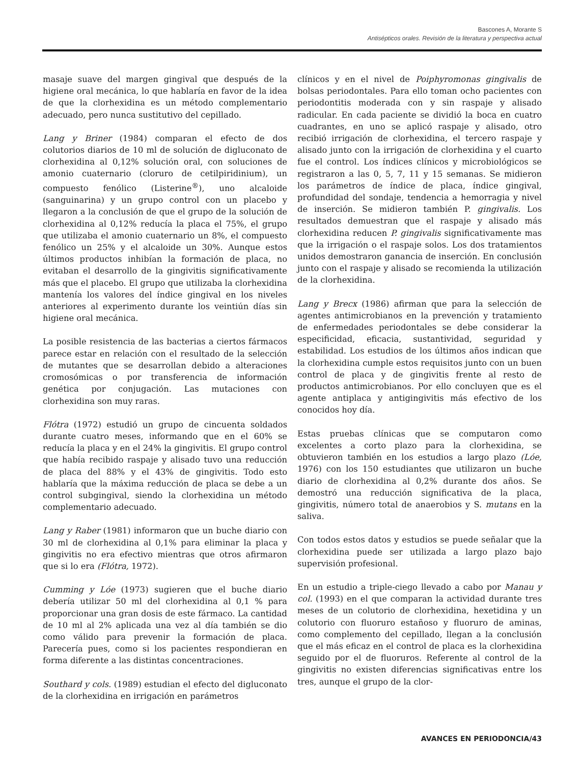Bascones A, Morante S
Antisépticos orales. Revisión de la literatura y perspectiva actual
masaje suave del margen gingival que después de la higiene oral mecánica, lo que hablaría en favor de la idea de que la clorhexidina es un método complementario adecuado, pero nunca sustitutivo del cepillado.
Lang y Briner (1984) comparan el efecto de dos colutorios diarios de 10 ml de solución de digluconato de clorhexidina al 0,12% solución oral, con soluciones de amonio cuaternario (cloruro de cetilpiridinium), un compuesto fenólico (Listerine<sup>®</sup>), uno alcaloide (sanguinarina) y un grupo control con un placebo y llegaron a la conclusión de que el grupo de la solución de clorhexidina al 0,12% reducía la placa el 75%, el grupo que utilizaba el amonio cuaternario un 8%, el compuesto fenólico un 25% y el alcaloide un 30%. Aunque estos últimos productos inhibían la formación de placa, no evitaban el desarrollo de la gingivitis significativamente más que el placebo. El grupo que utilizaba la clorhexidina mantenía los valores del índice gingival en los niveles anteriores al experimento durante los veintiún días sin higiene oral mecánica.
La posible resistencia de las bacterias a ciertos fármacos parece estar en relación con el resultado de la selección de mutantes que se desarrollan debido a alteraciones cromosómicas o por transferencia de información genética por conjugación. Las mutaciones con clorhexidina son muy raras.
Flótra (1972) estudió un grupo de cincuenta soldados durante cuatro meses, informando que en el 60% se reducía la placa y en el 24% la gingivitis. El grupo control que había recibido raspaje y alisado tuvo una reducción de placa del 88% y el 43% de gingivitis. Todo esto hablaría que la máxima reducción de placa se debe a un control subgingival, siendo la clorhexidina un método complementario adecuado.
Lang y Raber (1981) informaron que un buche diario con 30 ml de clorhexidina al 0,1% para eliminar la placa y gingivitis no era efectivo mientras que otros afirmaron que si lo era (Flótra, 1972).
Cumming y Lóe (1973) sugieren que el buche diario debería utilizar 50 ml del clorhexidina al 0,1 % para proporcionar una gran dosis de este fármaco. La cantidad de 10 ml al 2% aplicada una vez al día también se dio como válido para prevenir la formación de placa. Parecería pues, como si los pacientes respondieran en forma diferente a las distintas concentraciones.
Southard y cols. (1989) estudian el efecto del digluconato de la clorhexidina en irrigación en parámetros
clínicos y en el nivel de Poiphyromonas gingivalis de bolsas periodontales. Para ello toman ocho pacientes con periodontitis moderada con y sin raspaje y alisado radicular. En cada paciente se dividió la boca en cuatro cuadrantes, en uno se aplicó raspaje y alisado, otro recibió irrigación de clorhexidina, el tercero raspaje y alisado junto con la irrigación de clorhexidina y el cuarto fue el control. Los índices clínicos y microbiológicos se registraron a las 0, 5, 7, 11 y 15 semanas. Se midieron los parámetros de índice de placa, índice gingival, profundidad del sondaje, tendencia a hemorragia y nivel de inserción. Se midieron también P. gingivalis. Los resultados demuestran que el raspaje y alisado más clorhexidina reducen P. gingivalis significativamente mas que la irrigación o el raspaje solos. Los dos tratamientos unidos demostraron ganancia de inserción. En conclusión junto con el raspaje y alisado se recomienda la utilización de la clorhexidina.
Lang y Brecx (1986) afirman que para la selección de agentes antimicrobianos en la prevención y tratamiento de enfermedades periodontales se debe considerar la especificidad, eficacia, sustantividad, seguridad y estabilidad. Los estudios de los últimos años indican que la clorhexidina cumple estos requisitos junto con un buen control de placa y de gingivitis frente al resto de productos antimicrobianos. Por ello concluyen que es el agente antiplaca y antigingivitis más efectivo de los conocidos hoy día.
Estas pruebas clínicas que se computaron como excelentes a corto plazo para la clorhexidina, se obtuvieron también en los estudios a largo plazo (Lóe, 1976) con los 150 estudiantes que utilizaron un buche diario de clorhexidina al 0,2% durante dos años. Se demostró una reducción significativa de la placa, gingivitis, número total de anaerobios y S. mutans en la saliva.
Con todos estos datos y estudios se puede señalar que la clorhexidina puede ser utilizada a largo plazo bajo supervisión profesional.
En un estudio a triple-ciego llevado a cabo por Manau y col. (1993) en el que comparan la actividad durante tres meses de un colutorio de clorhexidina, hexetidina y un colutorio con fluoruro estañoso y fluoruro de aminas, como complemento del cepillado, llegan a la conclusión que el más eficaz en el control de placa es la clorhexidina seguido por el de fluoruros. Referente al control de la gingivitis no existen diferencias significativas entre los tres, aunque el grupo de la clor-
AVANCES EN PERIODONCIA/43